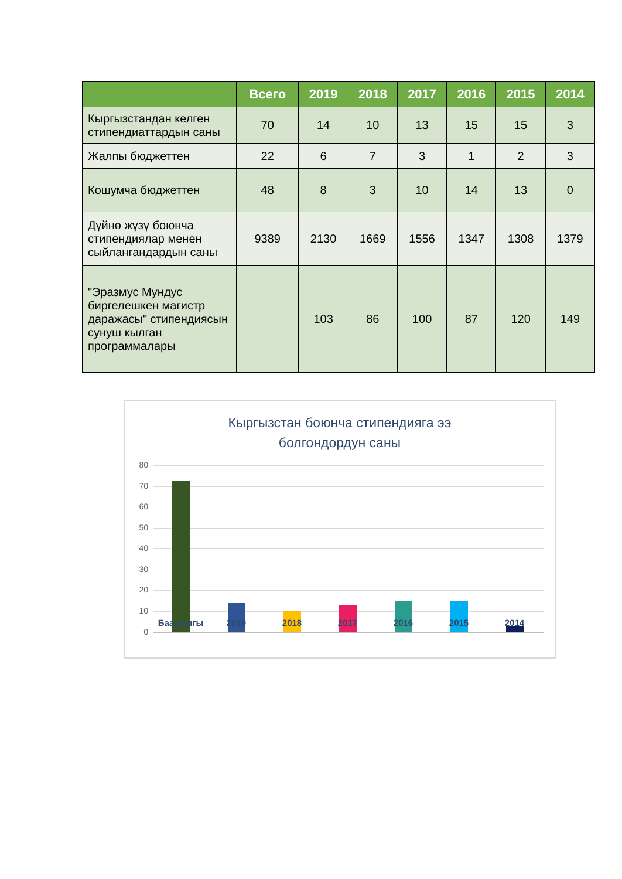| | Всего | 2019 | 2018 | 2017 | 2016 | 2015 | 2014 |
| --- | --- | --- | --- | --- | --- | --- | --- |
| Кыргызстандан келген стипендиаттардын саны | 70 | 14 | 10 | 13 | 15 | 15 | 3 |
| Жалпы бюджеттен | 22 | 6 | 7 | 3 | 1 | 2 | 3 |
| Кошумча бюджеттен | 48 | 8 | 3 | 10 | 14 | 13 | 0 |
| Дүйнө жүзү боюнча стипендиялар менен сыйлангандардын саны | 9389 | 2130 | 1669 | 1556 | 1347 | 1308 | 1379 |
| "Эразмус Мундус биргелешкен магистр даражасы" стипендиясын сунуш кылган программалары | | 103 | 86 | 100 | 87 | 120 | 149 |
Кыргызстан боюнча стипендияга ээ
болгондордун саны
80
70
60
50
40
30
20
10
0
Баардыгы 2019 2018 2017 2016 2015 2014